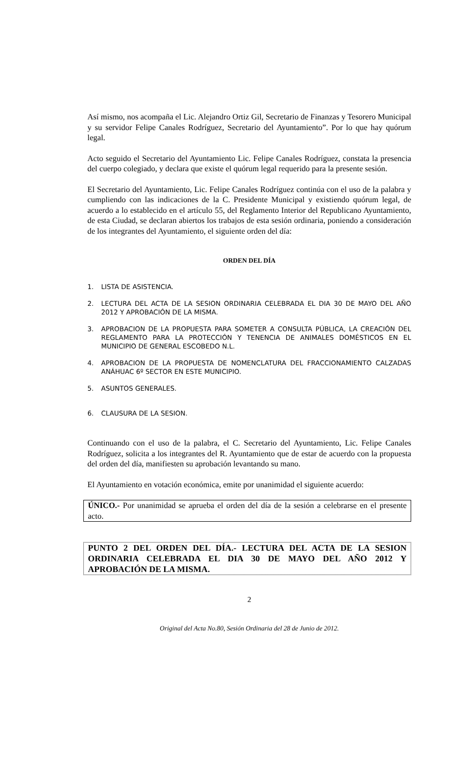Así mismo, nos acompaña el Lic. Alejandro Ortiz Gil, Secretario de Finanzas y Tesorero Municipal y su servidor Felipe Canales Rodríguez, Secretario del Ayuntamiento”. Por lo que hay quórum legal.
Acto seguido el Secretario del Ayuntamiento Lic. Felipe Canales Rodríguez, constata la presencia del cuerpo colegiado, y declara que existe el quórum legal requerido para la presente sesión.
El Secretario del Ayuntamiento, Lic. Felipe Canales Rodríguez continúa con el uso de la palabra y cumpliendo con las indicaciones de la C. Presidente Municipal y existiendo quórum legal, de acuerdo a lo establecido en el artículo 55, del Reglamento Interior del Republicano Ayuntamiento, de esta Ciudad, se declaran abiertos los trabajos de esta sesión ordinaria, poniendo a consideración de los integrantes del Ayuntamiento, el siguiente orden del día:
ORDEN DEL DÍA
1. LISTA DE ASISTENCIA.
2. LECTURA DEL ACTA DE LA SESION ORDINARIA CELEBRADA EL DIA 30 DE MAYO DEL AÑO 2012 Y APROBACIÓN DE LA MISMA.
3. APROBACION DE LA PROPUESTA PARA SOMETER A CONSULTA PÚBLICA, LA CREACIÓN DEL REGLAMENTO PARA LA PROTECCIÓN Y TENENCIA DE ANIMALES DOMÉSTICOS EN EL MUNICIPIO DE GENERAL ESCOBEDO N.L.
4. APROBACION DE LA PROPUESTA DE NOMENCLATURA DEL FRACCIONAMIENTO CALZADAS ANÁHUAC 6º SECTOR EN ESTE MUNICIPIO.
5. ASUNTOS GENERALES.
6. CLAUSURA DE LA SESION.
Continuando con el uso de la palabra, el C. Secretario del Ayuntamiento, Lic. Felipe Canales Rodríguez, solicita a los integrantes del R. Ayuntamiento que de estar de acuerdo con la propuesta del orden del día, manifiesten su aprobación levantando su mano.
El Ayuntamiento en votación económica, emite por unanimidad el siguiente acuerdo:
ÚNICO.- Por unanimidad se aprueba el orden del día de la sesión a celebrarse en el presente acto.
PUNTO 2 DEL ORDEN DEL DÍA.- LECTURA DEL ACTA DE LA SESION ORDINARIA CELEBRADA EL DIA 30 DE MAYO DEL AÑO 2012 Y APROBACIÓN DE LA MISMA.
2
Original del Acta No.80, Sesión Ordinaria del 28 de Junio de 2012.